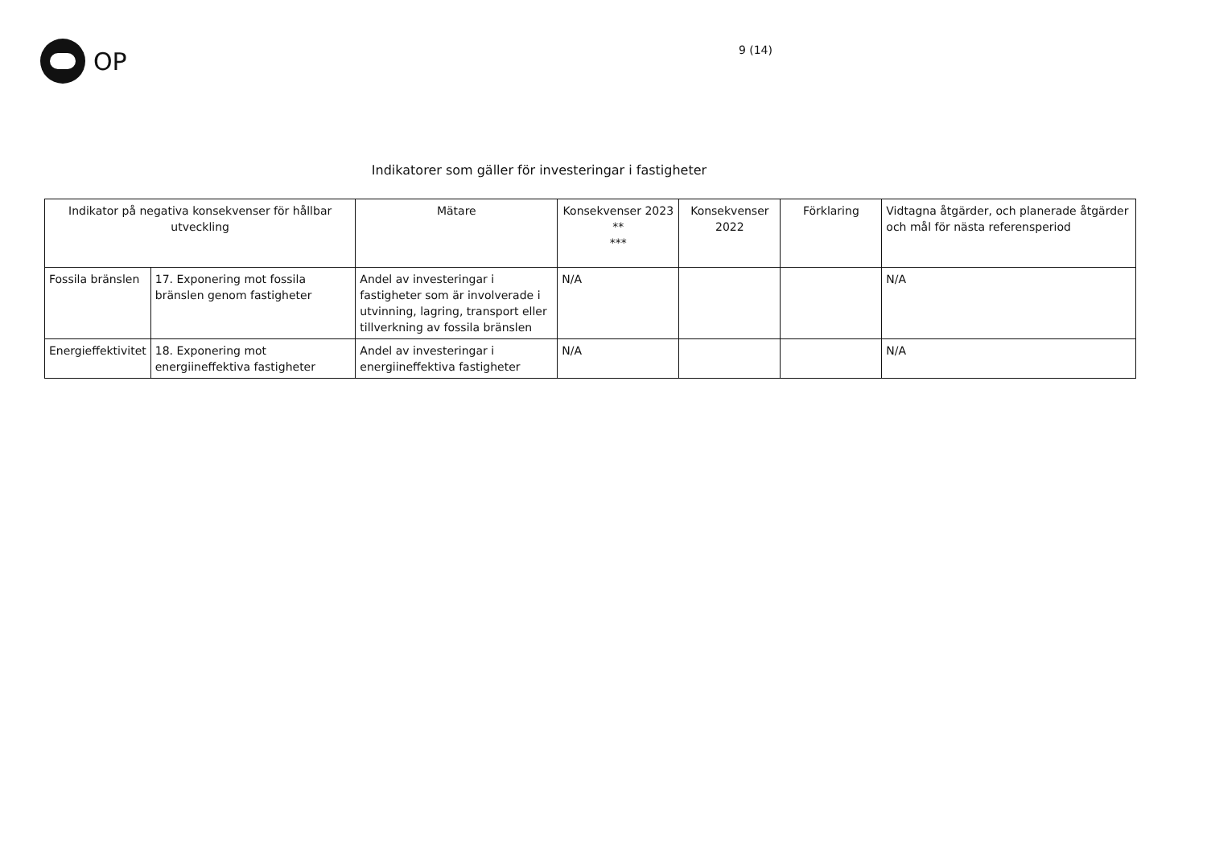OP
9 (14)
Indikatorer som gäller för investeringar i fastigheter
| Indikator på negativa konsekvenser för hållbar utveckling | | Mätare | Konsekvenser 2023 ** *** | Konsekvenser 2022 | Förklaring | Vidtagna åtgärder, och planerade åtgärder och mål för nästa referensperiod |
| --- | --- | --- | --- | --- | --- | --- |
| Fossila bränslen | 17. Exponering mot fossila bränslen genom fastigheter | Andel av investeringar i fastigheter som är involverade i utvinning, lagring, transport eller tillverkning av fossila bränslen | N/A | | | N/A |
| Energieffektivitet | 18. Exponering mot energiineffektiva fastigheter | Andel av investeringar i energiineffektiva fastigheter | N/A | | | N/A |